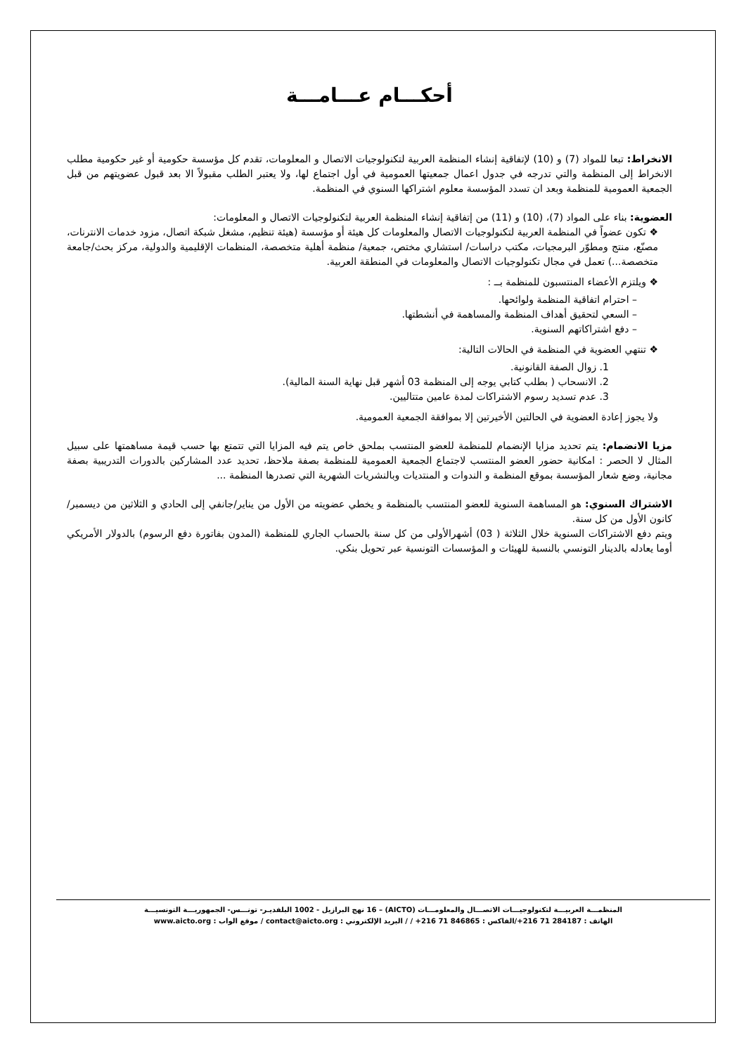أحكـــام عـــامـــة
الانخراط: تبعا للمواد (7) و (10) لإتفاقية إنشاء المنظمة العربية لتكنولوجيات الاتصال و المعلومات، تقدم كل مؤسسة حكومية أو غير حكومية مطلب الانخراط إلى المنظمة والتي تدرجه في جدول اعمال جمعيتها العمومية في أول اجتماع لها، ولا يعتبر الطلب مقبولاً الا بعد قبول عضويتهم من قبل الجمعية العمومية للمنظمة وبعد ان تسدد المؤسسة معلوم اشتراكها السنوي في المنظمة.
العضوية: بناء على المواد (7)، (10) و (11) من إتفاقية إنشاء المنظمة العربية لتكنولوجيات الاتصال و المعلومات:
❖ تكون عضواً في المنظمة العربية لتكنولوجيات الاتصال والمعلومات كل هيئة أو مؤسسة (هيئة تنظيم، مشغل شبكة اتصال، مزود خدمات الانترنات، مصنّع، منتج ومطوّر البرمجيات، مكتب دراسات/ استشاري مختص، جمعية/ منظمة أهلية متخصصة، المنظمات الإقليمية والدولية، مركز بحث/جامعة متخصصة...) تعمل في مجال تكنولوجيات الاتصال والمعلومات في المنطقة العربية.
❖ ويلتزم الأعضاء المنتسبون للمنظمة بــ :
– احترام اتفاقية المنظمة ولوائحها.
– السعي لتحقيق أهداف المنظمة والمساهمة في أنشطتها.
– دفع اشتراكاتهم السنوية.
❖ تنتهي العضوية في المنظمة في الحالات التالية:
1. زوال الصفة القانونية.
2. الانسحاب ( بطلب كتابي يوجه إلى المنظمة 03 أشهر قبل نهاية السنة المالية).
3. عدم تسديد رسوم الاشتراكات لمدة عامين متتاليين.
ولا يجوز إعادة العضوية في الحالتين الأخيرتين إلا بموافقة الجمعية العمومية.
مزيا الانضمام: يتم تحديد مزايا الإنضمام للمنظمة للعضو المنتسب بملحق خاص يتم فيه المزايا التي تتمتع بها حسب قيمة مساهمتها على سبيل المثال لا الحصر : امكانية حضور العضو المنتسب لاجتماع الجمعية العمومية للمنظمة بصفة ملاحظ، تحديد عدد المشاركين بالدورات التدريبية بصفة مجانية، وضع شعار المؤسسة بموقع المنظمة و الندوات و المنتديات وبالنشريات الشهرية التي تصدرها المنظمة ...
الاشتراك السنوي: هو المساهمة السنوية للعضو المنتسب بالمنظمة و يخطي عضويته من الأول من يناير/جانفي إلى الحادي و الثلاثين من ديسمبر/كانون الأول من كل سنة.
ويتم دفع الاشتراكات السنوية خلال الثلاثة ( 03) أشهرالأولى من كل سنة بالحساب الجاري للمنظمة (المدون بفاتورة دفع الرسوم) بالدولار الأمريكي أوما يعادله بالدينار التونسي بالنسبة للهيئات و المؤسسات التونسية عبر تحويل بنكي.
المنظمـــة العربيـــة لتكنولوجيـــات الاتصـــال والمعلومـــات (AICTO) – 16 نهج البرازيل - 1002 البلفديـر- تونـــس- الجمهوريـــة التونسيـــة
الهاتف : 284187 71 216+/الفاكس : 846865 71 216+ / / البريد الإلكتروني : contact@aicto.org / موقع الواب : www.aicto.org